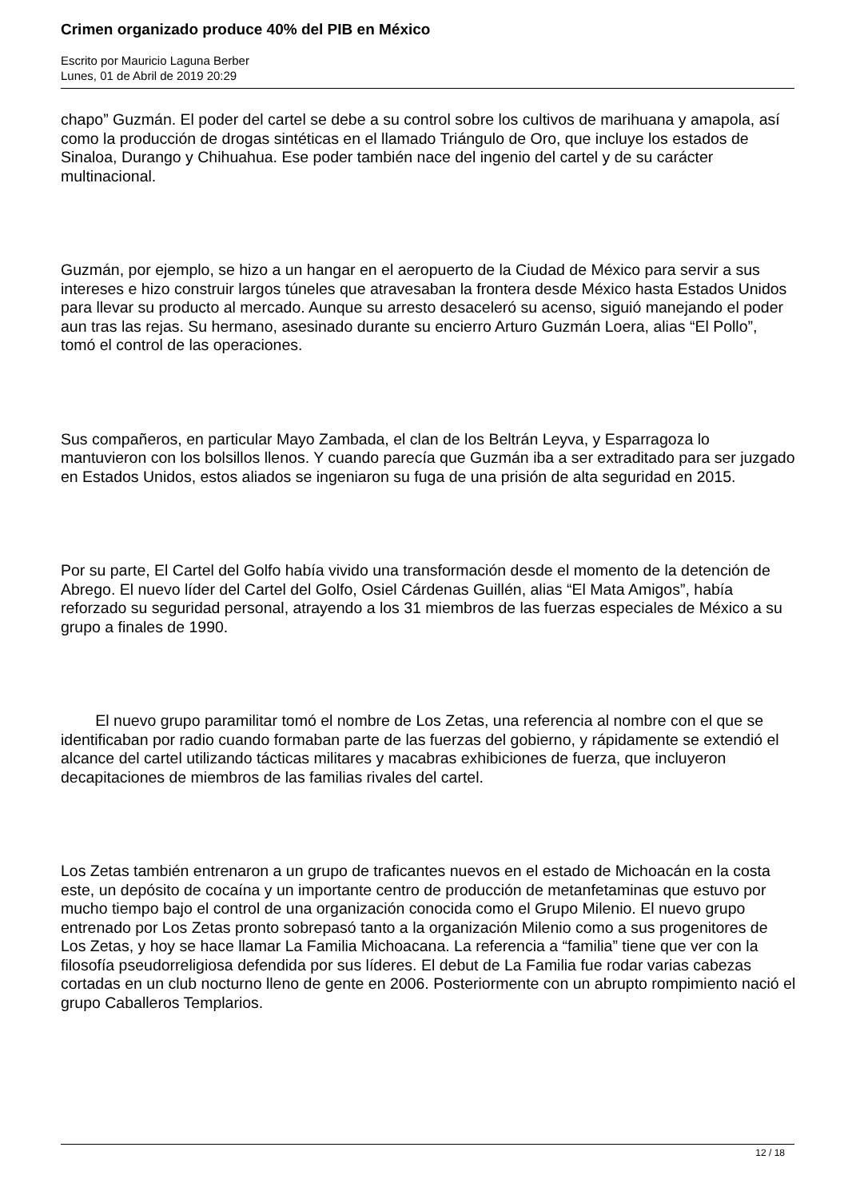Crimen organizado produce 40% del PIB en México
Escrito por Mauricio Laguna Berber
Lunes, 01 de Abril de 2019 20:29
chapo” Guzmán. El poder del cartel se debe a su control sobre los cultivos de marihuana y amapola, así como la producción de drogas sintéticas en el llamado Triángulo de Oro, que incluye los estados de Sinaloa, Durango y Chihuahua. Ese poder también nace del ingenio del cartel y de su carácter multinacional.
Guzmán, por ejemplo, se hizo a un hangar en el aeropuerto de la Ciudad de México para servir a sus intereses e hizo construir largos túneles que atravesaban la frontera desde México hasta Estados Unidos para llevar su producto al mercado. Aunque su arresto desaceleró su acenso, siguió manejando el poder aun tras las rejas. Su hermano, asesinado durante su encierro Arturo Guzmán Loera, alias “El Pollo”, tomó el control de las operaciones.
Sus compañeros, en particular Mayo Zambada, el clan de los Beltrán Leyva, y Esparragoza lo mantuvieron con los bolsillos llenos. Y cuando parecía que Guzmán iba a ser extraditado para ser juzgado en Estados Unidos, estos aliados se ingeniaron su fuga de una prisión de alta seguridad en 2015.
Por su parte, El Cartel del Golfo había vivido una transformación desde el momento de la detención de Abrego. El nuevo líder del Cartel del Golfo, Osiel Cárdenas Guillén, alias “El Mata Amigos”, había reforzado su seguridad personal, atrayendo a los 31 miembros de las fuerzas especiales de México a su grupo a finales de 1990.
El nuevo grupo paramilitar tomó el nombre de Los Zetas, una referencia al nombre con el que se identificaban por radio cuando formaban parte de las fuerzas del gobierno, y rápidamente se extendió el alcance del cartel utilizando tácticas militares y macabras exhibiciones de fuerza, que incluyeron decapitaciones de miembros de las familias rivales del cartel.
Los Zetas también entrenaron a un grupo de traficantes nuevos en el estado de Michoacán en la costa este, un depósito de cocaína y un importante centro de producción de metanfetaminas que estuvo por mucho tiempo bajo el control de una organización conocida como el Grupo Milenio. El nuevo grupo entrenado por Los Zetas pronto sobrepasó tanto a la organización Milenio como a sus progenitores de Los Zetas, y hoy se hace llamar La Familia Michoacana. La referencia a “familia” tiene que ver con la filosofía pseudorreligiosa defendida por sus líderes. El debut de La Familia fue rodar varias cabezas cortadas en un club nocturno lleno de gente en 2006. Posteriormente con un abrupto rompimiento nació el grupo Caballeros Templarios.
12 / 18